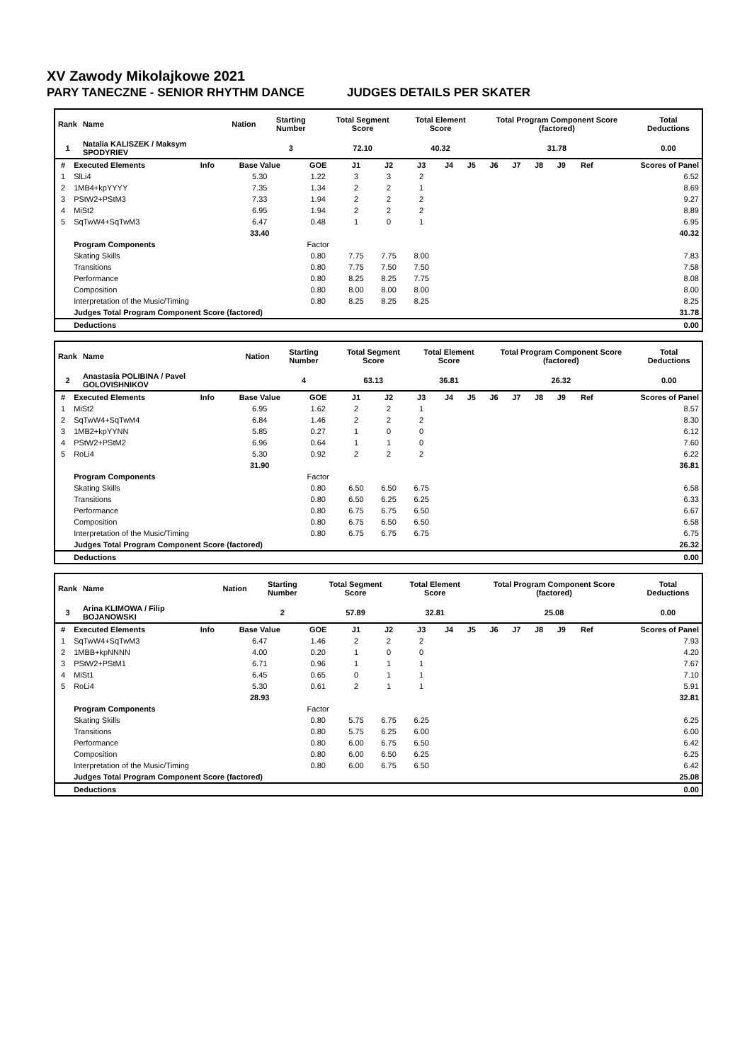XV Zawody Mikolajkowe 2021
PARY TANECZNE - SENIOR RHYTHM DANCE JUDGES DETAILS PER SKATER
| Rank | Name | Nation | Starting Number | Total Segment Score | Total Element Score | Total Program Component Score (factored) | Total Deductions |
| --- | --- | --- | --- | --- | --- | --- | --- |
| 1 | Natalia KALISZEK / Maksym SPODYRIEV | | 3 | 72.10 | 40.32 | 31.78 | 0.00 |
| # | Executed Elements | Info | Base Value | GOE | J1 | J2 | J3 | J4 | J5 | J6 | J7 | J8 | J9 | Ref | Scores of Panel |
| --- | --- | --- | --- | --- | --- | --- | --- | --- | --- | --- | --- | --- | --- | --- | --- |
| 1 | SlLi4 | | 5.30 | 1.22 | 3 | 3 | 2 | | | | | | | | 6.52 |
| 2 | 1MB4+kpYYYY | | 7.35 | 1.34 | 2 | 2 | 1 | | | | | | | | 8.69 |
| 3 | PStW2+PStM3 | | 7.33 | 1.94 | 2 | 2 | 2 | | | | | | | | 9.27 |
| 4 | MiSt2 | | 6.95 | 1.94 | 2 | 2 | 2 | | | | | | | | 8.89 |
| 5 | SqTwW4+SqTwM3 | | 6.47 | 0.48 | 1 | 0 | 1 | | | | | | | | 6.95 |
| | | | 33.40 | | | | | | | | | | | | 40.32 |
| | Program Components | | | Factor | | | | | | | | | | | |
| | Skating Skills | | | 0.80 | 7.75 | 7.75 | 8.00 | | | | | | | | 7.83 |
| | Transitions | | | 0.80 | 7.75 | 7.50 | 7.50 | | | | | | | | 7.58 |
| | Performance | | | 0.80 | 8.25 | 8.25 | 7.75 | | | | | | | | 8.08 |
| | Composition | | | 0.80 | 8.00 | 8.00 | 8.00 | | | | | | | | 8.00 |
| | Interpretation of the Music/Timing | | | 0.80 | 8.25 | 8.25 | 8.25 | | | | | | | | 8.25 |
| | Judges Total Program Component Score (factored) | | | | | | | | | | | | | | 31.78 |
| | Deductions | | | | | | | | | | | | | | 0.00 |
| Rank | Name | Nation | Starting Number | Total Segment Score | Total Element Score | Total Program Component Score (factored) | Total Deductions |
| --- | --- | --- | --- | --- | --- | --- | --- |
| 2 | Anastasia POLIBINA / Pavel GOLOVISHNIKOV | | 4 | 63.13 | 36.81 | 26.32 | 0.00 |
| # | Executed Elements | Info | Base Value | GOE | J1 | J2 | J3 | J4 | J5 | J6 | J7 | J8 | J9 | Ref | Scores of Panel |
| --- | --- | --- | --- | --- | --- | --- | --- | --- | --- | --- | --- | --- | --- | --- | --- |
| 1 | MiSt2 | | 6.95 | 1.62 | 2 | 2 | 1 | | | | | | | | 8.57 |
| 2 | SqTwW4+SqTwM4 | | 6.84 | 1.46 | 2 | 2 | 2 | | | | | | | | 8.30 |
| 3 | 1MB2+kpYYNN | | 5.85 | 0.27 | 1 | 0 | 0 | | | | | | | | 6.12 |
| 4 | PStW2+PStM2 | | 6.96 | 0.64 | 1 | 1 | 0 | | | | | | | | 7.60 |
| 5 | RoLi4 | | 5.30 | 0.92 | 2 | 2 | 2 | | | | | | | | 6.22 |
| | | | 31.90 | | | | | | | | | | | | 36.81 |
| | Program Components | | | Factor | | | | | | | | | | | |
| | Skating Skills | | | 0.80 | 6.50 | 6.50 | 6.75 | | | | | | | | 6.58 |
| | Transitions | | | 0.80 | 6.50 | 6.25 | 6.25 | | | | | | | | 6.33 |
| | Performance | | | 0.80 | 6.75 | 6.75 | 6.50 | | | | | | | | 6.67 |
| | Composition | | | 0.80 | 6.75 | 6.50 | 6.50 | | | | | | | | 6.58 |
| | Interpretation of the Music/Timing | | | 0.80 | 6.75 | 6.75 | 6.75 | | | | | | | | 6.75 |
| | Judges Total Program Component Score (factored) | | | | | | | | | | | | | | 26.32 |
| | Deductions | | | | | | | | | | | | | | 0.00 |
| Rank | Name | Nation | Starting Number | Total Segment Score | Total Element Score | Total Program Component Score (factored) | Total Deductions |
| --- | --- | --- | --- | --- | --- | --- | --- |
| 3 | Arina KLIMOWA / Filip BOJANOWSKI | | 2 | 57.89 | 32.81 | 25.08 | 0.00 |
| # | Executed Elements | Info | Base Value | GOE | J1 | J2 | J3 | J4 | J5 | J6 | J7 | J8 | J9 | Ref | Scores of Panel |
| --- | --- | --- | --- | --- | --- | --- | --- | --- | --- | --- | --- | --- | --- | --- | --- |
| 1 | SqTwW4+SqTwM3 | | 6.47 | 1.46 | 2 | 2 | 2 | | | | | | | | 7.93 |
| 2 | 1MBB+kpNNNN | | 4.00 | 0.20 | 1 | 0 | 0 | | | | | | | | 4.20 |
| 3 | PStW2+PStM1 | | 6.71 | 0.96 | 1 | 1 | 1 | | | | | | | | 7.67 |
| 4 | MiSt1 | | 6.45 | 0.65 | 0 | 1 | 1 | | | | | | | | 7.10 |
| 5 | RoLi4 | | 5.30 | 0.61 | 2 | 1 | 1 | | | | | | | | 5.91 |
| | | | 28.93 | | | | | | | | | | | | 32.81 |
| | Program Components | | | Factor | | | | | | | | | | | |
| | Skating Skills | | | 0.80 | 5.75 | 6.75 | 6.25 | | | | | | | | 6.25 |
| | Transitions | | | 0.80 | 5.75 | 6.25 | 6.00 | | | | | | | | 6.00 |
| | Performance | | | 0.80 | 6.00 | 6.75 | 6.50 | | | | | | | | 6.42 |
| | Composition | | | 0.80 | 6.00 | 6.50 | 6.25 | | | | | | | | 6.25 |
| | Interpretation of the Music/Timing | | | 0.80 | 6.00 | 6.75 | 6.50 | | | | | | | | 6.42 |
| | Judges Total Program Component Score (factored) | | | | | | | | | | | | | | 25.08 |
| | Deductions | | | | | | | | | | | | | | 0.00 |